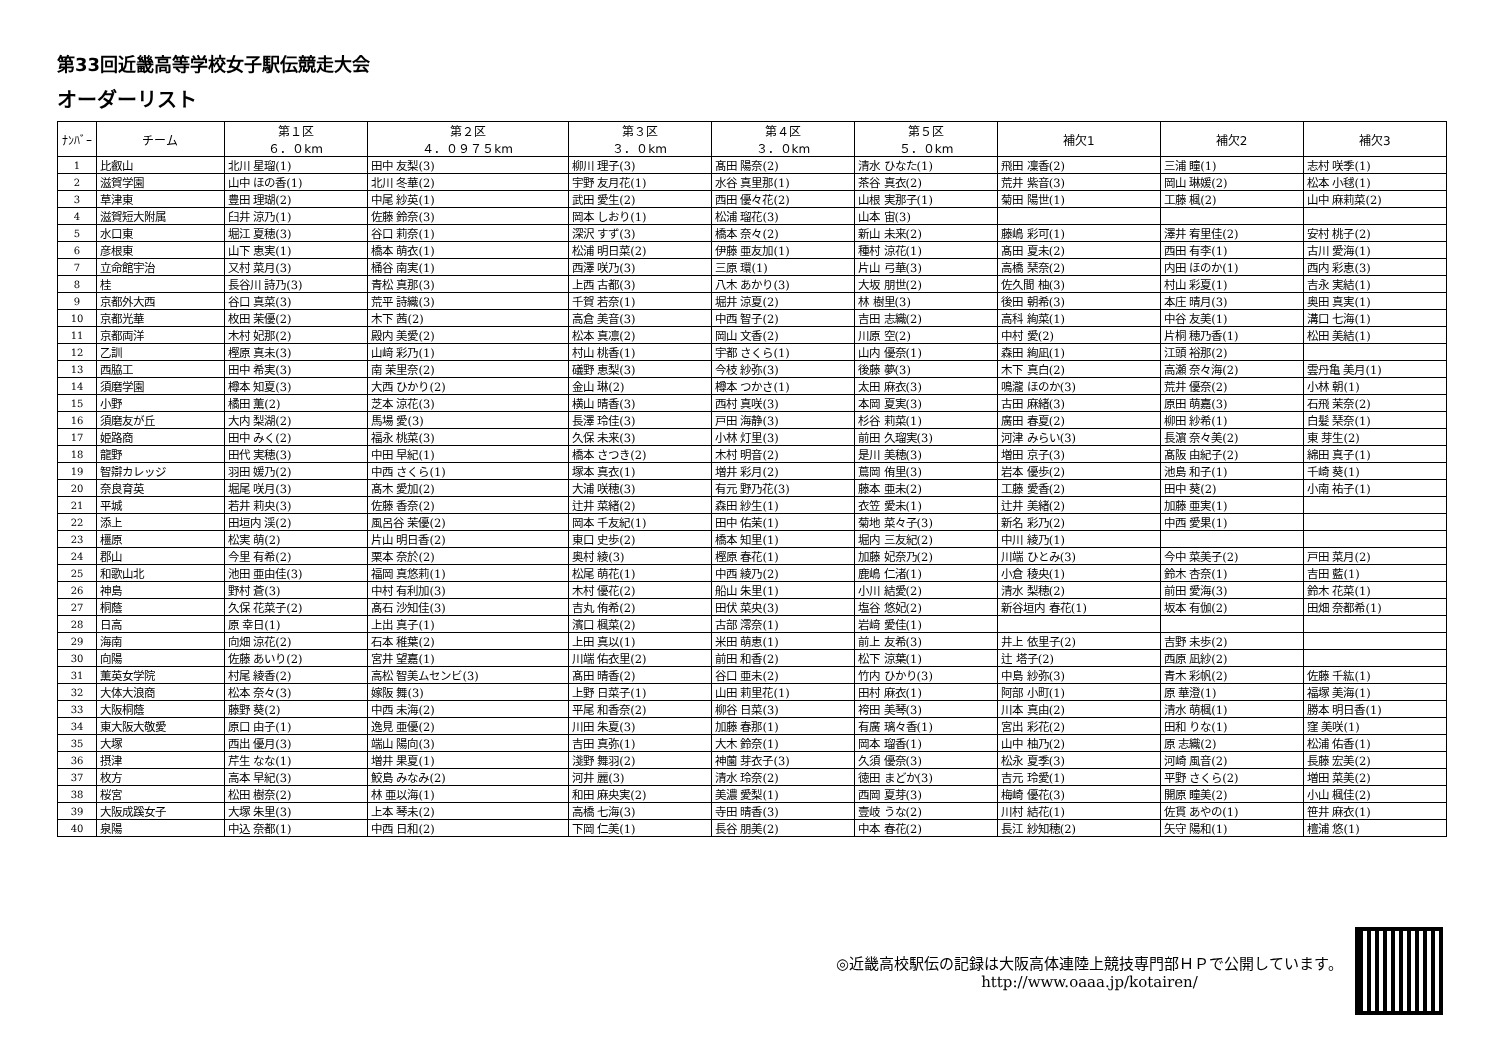第33回近畿高等学校女子駅伝競走大会
オーダーリスト
| ﾅﾝﾊﾞｰ | チーム | 第１区 ６．０km | 第２区 ４．０９７５km | 第３区 ３．０km | 第４区 ３．０km | 第５区 ５．０km | 補欠1 | 補欠2 | 補欠3 |
| --- | --- | --- | --- | --- | --- | --- | --- | --- | --- |
| 1 | 比叡山 | 北川 星瑠(1) | 田中 友梨(3) | 柳川 理子(3) | 髙田 陽奈(2) | 清水 ひなた(1) | 飛田 凜香(2) | 三浦 瞳(1) | 志村 咲季(1) |
| 2 | 滋賀学園 | 山中 ほの香(1) | 北川 冬華(2) | 宇野 友月花(1) | 水谷 真里那(1) | 茶谷 真衣(2) | 荒井 紫音(3) | 岡山 琳媛(2) | 松本 小毬(1) |
| 3 | 草津東 | 豊田 理瑚(2) | 中尾 紗英(1) | 武田 愛生(2) | 西田 優々花(2) | 山根 実那子(1) | 菊田 陽世(1) | 工藤 楓(2) | 山中 麻莉菜(2) |
| 4 | 滋賀短大附属 | 臼井 涼乃(1) | 佐藤 鈴奈(3) | 岡本 しおり(1) | 松浦 瑠花(3) | 山本 宙(3) | | | |
| 5 | 水口東 | 堀江 夏穂(3) | 谷口 莉奈(1) | 深沢 すず(3) | 橋本 奈々(2) | 新山 未来(2) | 藤嶋 彩可(1) | 澤井 宥里佳(2) | 安村 桃子(2) |
| 6 | 彦根東 | 山下 恵実(1) | 橋本 萌衣(1) | 松浦 明日菜(2) | 伊藤 亜友加(1) | 種村 涼花(1) | 髙田 夏未(2) | 西田 有李(1) | 古川 愛海(1) |
| 7 | 立命館宇治 | 又村 菜月(3) | 桶谷 南実(1) | 西澤 咲乃(3) | 三原 環(1) | 片山 弓華(3) | 高橋 琹奈(2) | 内田 ほのか(1) | 西内 彩恵(3) |
| 8 | 桂 | 長谷川 詩乃(3) | 青松 真那(3) | 上西 古都(3) | 八木 あかり(3) | 大坂 朋世(2) | 佐久間 柚(3) | 村山 彩夏(1) | 吉永 実結(1) |
| 9 | 京都外大西 | 谷口 真菜(3) | 荒平 詩織(3) | 千賀 若奈(1) | 堀井 涼夏(2) | 林 樹里(3) | 後田 朝希(3) | 本庄 晴月(3) | 奥田 真実(1) |
| 10 | 京都光華 | 枚田 茉優(2) | 木下 茜(2) | 高倉 美音(3) | 中西 智子(2) | 吉田 志織(2) | 高科 絢菜(1) | 中谷 友美(1) | 溝口 七海(1) |
| 11 | 京都両洋 | 木村 妃那(2) | 殿内 美愛(2) | 松本 真凛(2) | 岡山 文香(2) | 川原 空(2) | 中村 愛(2) | 片桐 穂乃香(1) | 松田 美結(1) |
| 12 | 乙訓 | 樫原 真未(3) | 山﨑 彩乃(1) | 村山 桃香(1) | 宇都 さくら(1) | 山内 優奈(1) | 森田 絢凪(1) | 江頭 裕那(2) | |
| 13 | 西脇工 | 田中 希実(3) | 南 茉里奈(2) | 礒野 恵梨(3) | 今枝 紗弥(3) | 後藤 夢(3) | 木下 真白(2) | 高瀬 奈々海(2) | 雲丹亀 美月(1) |
| 14 | 須磨学園 | 樽本 知夏(3) | 大西 ひかり(2) | 金山 琳(2) | 樽本 つかさ(1) | 太田 麻衣(3) | 鳴瀧 ほのか(3) | 荒井 優奈(2) | 小林 朝(1) |
| 15 | 小野 | 橘田 薫(2) | 芝本 涼花(3) | 横山 晴香(3) | 西村 真咲(3) | 本岡 夏実(3) | 古田 麻緒(3) | 原田 萌嘉(3) | 石飛 茉奈(2) |
| 16 | 須磨友が丘 | 大内 梨湖(2) | 馬場 愛(3) | 長澤 玲佳(3) | 戸田 海静(3) | 杉谷 莉菜(1) | 廣田 春夏(2) | 柳田 紗希(1) | 白髪 琹奈(1) |
| 17 | 姫路商 | 田中 みく(2) | 福永 桃菜(3) | 久保 未来(3) | 小林 灯里(3) | 前田 久瑠実(3) | 河津 みらい(3) | 長濵 奈々美(2) | 東 芽生(2) |
| 18 | 龍野 | 田代 実穂(3) | 中田 早紀(1) | 橋本 さつき(2) | 木村 明音(2) | 是川 美穂(3) | 増田 京子(3) | 髙阪 由紀子(2) | 綿田 真子(1) |
| 19 | 智辯カレッジ | 羽田 媛乃(2) | 中西 さくら(1) | 塚本 真衣(1) | 増井 彩月(2) | 蔦岡 侑里(3) | 岩本 優歩(2) | 池島 和子(1) | 千崎 葵(1) |
| 20 | 奈良育英 | 堀尾 咲月(3) | 髙木 愛加(2) | 大浦 咲穂(3) | 有元 野乃花(3) | 藤本 亜未(2) | 工藤 愛香(2) | 田中 葵(2) | 小南 祐子(1) |
| 21 | 平城 | 若井 莉央(3) | 佐藤 香奈(2) | 辻井 菜緒(2) | 森田 紗生(1) | 衣笠 愛未(1) | 辻井 美緒(2) | 加藤 亜実(1) | |
| 22 | 添上 | 田垣内 渓(2) | 風呂谷 茉優(2) | 岡本 千友紀(1) | 田中 佑茉(1) | 菊地 菜々子(3) | 新名 彩乃(2) | 中西 愛果(1) | |
| 23 | 橿原 | 松実 萌(2) | 片山 明日香(2) | 東口 史歩(2) | 橋本 知里(1) | 堀内 三友紀(2) | 中川 綾乃(1) | | |
| 24 | 郡山 | 今里 有希(2) | 栗本 奈於(2) | 奥村 綾(3) | 樫原 春花(1) | 加藤 妃奈乃(2) | 川端 ひとみ(3) | 今中 菜美子(2) | 戸田 菜月(2) |
| 25 | 和歌山北 | 池田 亜由佳(3) | 福岡 真悠莉(1) | 松尾 萌花(1) | 中西 綾乃(2) | 鹿嶋 仁渚(1) | 小倉 稜央(1) | 鈴木 杏奈(1) | 吉田 藍(1) |
| 26 | 神島 | 野村 蒼(3) | 中村 有利加(3) | 木村 優花(2) | 船山 朱里(1) | 小川 結愛(2) | 清水 梨穂(2) | 前田 愛海(3) | 鈴木 花菜(1) |
| 27 | 桐蔭 | 久保 花菜子(2) | 髙石 沙知佳(3) | 吉丸 侑希(2) | 田伏 菜央(3) | 塩谷 悠妃(2) | 新谷垣内 春花(1) | 坂本 有伽(2) | 田畑 奈都希(1) |
| 28 | 日高 | 原 幸日(1) | 上出 真子(1) | 濱口 楓菜(2) | 古部 澪奈(1) | 岩﨑 愛佳(1) | | | |
| 29 | 海南 | 向畑 涼花(2) | 石本 稚葉(2) | 上田 真以(1) | 米田 萌恵(1) | 前上 友希(3) | 井上 依里子(2) | 吉野 未歩(2) | |
| 30 | 向陽 | 佐藤 あいり(2) | 宮井 望嘉(1) | 川端 佑衣里(2) | 前田 和香(2) | 松下 涼葉(1) | 辻 塔子(2) | 西原 凪紗(2) | |
| 31 | 薫英女学院 | 村尾 綾香(2) | 高松 智美ムセンビ(3) | 髙田 晴香(2) | 谷口 亜未(2) | 竹内 ひかり(3) | 中島 紗弥(3) | 青木 彩帆(2) | 佐藤 千紘(1) |
| 32 | 大体大浪商 | 松本 奈々(3) | 嫁阪 舞(3) | 上野 日菜子(1) | 山田 莉里花(1) | 田村 麻衣(1) | 阿部 小町(1) | 原 華澄(1) | 福塚 美海(1) |
| 33 | 大阪桐蔭 | 藤野 葵(2) | 中西 未海(2) | 平尾 和香奈(2) | 柳谷 日菜(3) | 袴田 美琴(3) | 川本 真由(2) | 清水 萌楓(1) | 勝本 明日香(1) |
| 34 | 東大阪大敬愛 | 原口 由子(1) | 逸見 亜優(2) | 川田 朱夏(3) | 加藤 春那(1) | 有廣 璃々香(1) | 宮出 彩花(2) | 田和 りな(1) | 窪 美咲(1) |
| 35 | 大塚 | 西出 優月(3) | 端山 陽向(3) | 吉田 真弥(1) | 大木 鈴奈(1) | 岡本 瑠香(1) | 山中 柚乃(2) | 原 志織(2) | 松浦 佑香(1) |
| 36 | 摂津 | 芹生 なな(1) | 増井 果夏(1) | 淺野 舞羽(2) | 神薗 芽衣子(3) | 久須 優奈(3) | 松永 夏季(3) | 河崎 風音(2) | 長藤 宏美(2) |
| 37 | 枚方 | 高本 早紀(3) | 鮫島 みなみ(2) | 河井 麗(3) | 清水 玲奈(2) | 徳田 まどか(3) | 吉元 玲愛(1) | 平野 さくら(2) | 増田 菜美(2) |
| 38 | 桜宮 | 松田 樹奈(2) | 林 亜以海(1) | 和田 麻央実(2) | 美濃 愛梨(1) | 西岡 夏芽(3) | 梅崎 優花(3) | 開原 瞳美(2) | 小山 楓佳(2) |
| 39 | 大阪成蹊女子 | 大塚 朱里(3) | 上本 琴未(2) | 高橋 七海(3) | 寺田 晴香(3) | 壹岐 うな(2) | 川村 結花(1) | 佐貫 あやの(1) | 笹井 麻衣(1) |
| 40 | 泉陽 | 中込 奈都(1) | 中西 日和(2) | 下岡 仁美(1) | 長谷 朋美(2) | 中本 春花(2) | 長江 紗知穂(2) | 矢守 陽和(1) | 檀浦 悠(1) |
◎近畿高校駅伝の記録は大阪高体連陸上競技専門部ＨＰで公開しています。
http://www.oaaa.jp/kotairen/